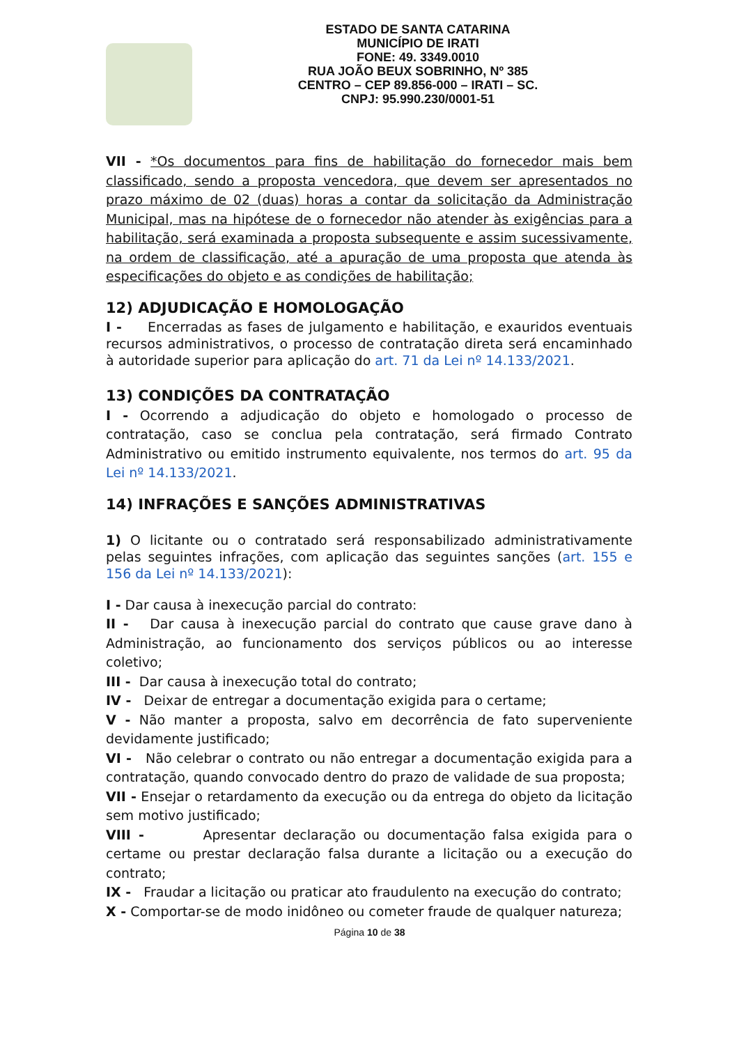ESTADO DE SANTA CATARINA
MUNICÍPIO DE IRATI
FONE: 49. 3349.0010
RUA JOÃO BEUX SOBRINHO, Nº 385
CENTRO – CEP 89.856-000 – IRATI – SC.
CNPJ: 95.990.230/0001-51
VII - *Os documentos para fins de habilitação do fornecedor mais bem classificado, sendo a proposta vencedora, que devem ser apresentados no prazo máximo de 02 (duas) horas a contar da solicitação da Administração Municipal, mas na hipótese de o fornecedor não atender às exigências para a habilitação, será examinada a proposta subsequente e assim sucessivamente, na ordem de classificação, até a apuração de uma proposta que atenda às especificações do objeto e as condições de habilitação;
12) ADJUDICAÇÃO E HOMOLOGAÇÃO
I - Encerradas as fases de julgamento e habilitação, e exauridos eventuais recursos administrativos, o processo de contratação direta será encaminhado à autoridade superior para aplicação do art. 71 da Lei nº 14.133/2021.
13) CONDIÇÕES DA CONTRATAÇÃO
I - Ocorrendo a adjudicação do objeto e homologado o processo de contratação, caso se conclua pela contratação, será firmado Contrato Administrativo ou emitido instrumento equivalente, nos termos do art. 95 da Lei nº 14.133/2021.
14) INFRAÇÕES E SANÇÕES ADMINISTRATIVAS
1) O licitante ou o contratado será responsabilizado administrativamente pelas seguintes infrações, com aplicação das seguintes sanções (art. 155 e 156 da Lei nº 14.133/2021):
I - Dar causa à inexecução parcial do contrato:
II - Dar causa à inexecução parcial do contrato que cause grave dano à Administração, ao funcionamento dos serviços públicos ou ao interesse coletivo;
III - Dar causa à inexecução total do contrato;
IV - Deixar de entregar a documentação exigida para o certame;
V - Não manter a proposta, salvo em decorrência de fato superveniente devidamente justificado;
VI - Não celebrar o contrato ou não entregar a documentação exigida para a contratação, quando convocado dentro do prazo de validade de sua proposta;
VII - Ensejar o retardamento da execução ou da entrega do objeto da licitação sem motivo justificado;
VIII - Apresentar declaração ou documentação falsa exigida para o certame ou prestar declaração falsa durante a licitação ou a execução do contrato;
IX - Fraudar a licitação ou praticar ato fraudulento na execução do contrato;
X - Comportar-se de modo inidôneo ou cometer fraude de qualquer natureza;
Página 10 de 38